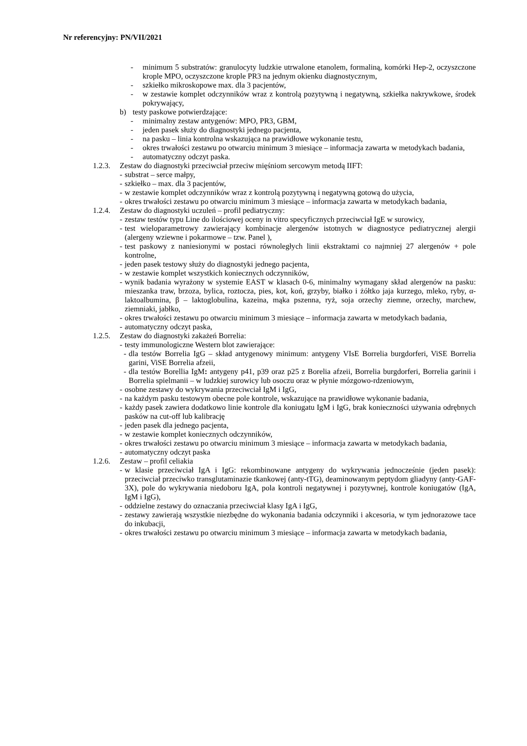Nr referencyjny: PN/VII/2021
- minimum 5 substratów: granulocyty ludzkie utrwalone etanolem, formaliną, komórki Hep-2, oczyszczone krople MPO, oczyszczone krople PR3 na jednym okienku diagnostycznym,
- szkiełko mikroskopowe max. dla 3 pacjentów,
- w zestawie komplet odczynników wraz z kontrolą pozytywną i negatywną, szkiełka nakrywkowe, środek pokrywający,
b) testy paskowe potwierdzające:
- minimalny zestaw antygenów: MPO, PR3, GBM,
- jeden pasek służy do diagnostyki jednego pacjenta,
- na pasku – linia kontrolna wskazująca na prawidłowe wykonanie testu,
- okres trwałości zestawu po otwarciu minimum 3 miesiące – informacja zawarta w metodykach badania,
- automatyczny odczyt paska.
1.2.3. Zestaw do diagnostyki przeciwciał przeciw mięśniom sercowym metodą IIFT:
- substrat – serce małpy,
- szkiełko – max. dla 3 pacjentów,
- w zestawie komplet odczynników wraz z kontrolą pozytywną i negatywną gotową do użycia,
- okres trwałości zestawu po otwarciu minimum 3 miesiące – informacja zawarta w metodykach badania,
1.2.4. Zestaw do diagnostyki uczuleń – profil pediatryczny:
- zestaw testów typu Line do ilościowej oceny in vitro specyficznych przeciwciał IgE w surowicy,
- test wieloparametrowy zawierający kombinacje alergenów istotnych w diagnostyce pediatrycznej alergii (alergeny wziewne i pokarmowe – tzw. Panel ),
- test paskowy z naniesionymi w postaci równoległych linii ekstraktami co najmniej 27 alergenów + pole kontrolne,
- jeden pasek testowy służy do diagnostyki jednego pacjenta,
- w zestawie komplet wszystkich koniecznych odczynników,
- wynik badania wyrażony w systemie EAST w klasach 0-6, minimalny wymagany skład alergenów na pasku: mieszanka traw, brzoza, bylica, roztocza, pies, kot, koń, grzyby, białko i żółtko jaja kurzego, mleko, ryby, α-laktoalbumina, β – laktoglobulina, kazeina, mąka pszenna, ryż, soja orzechy ziemne, orzechy, marchew, ziemniaki, jabłko,
- okres trwałości zestawu po otwarciu minimum 3 miesiące – informacja zawarta w metodykach badania,
- automatyczny odczyt paska,
1.2.5. Zestaw do diagnostyki zakażeń Borrelia:
- testy immunologiczne Western blot zawierające:
- dla testów Borrelia IgG – skład antygenowy minimum: antygeny VIsE Borrelia burgdorferi, ViSE Borrelia garini, ViSE Borrelia afzeii,
- dla testów Borellia IgM: antygeny p41, p39 oraz p25 z Borelia afzeii, Borrelia burgdorferi, Borrelia garinii i Borrelia spielmanii – w ludzkiej surowicy lub osoczu oraz w płynie mózgowo-rdzeniowym,
- osobne zestawy do wykrywania przeciwciał IgM i IgG,
- na każdym pasku testowym obecne pole kontrole, wskazujące na prawidłowe wykonanie badania,
- każdy pasek zawiera dodatkowo linie kontrole dla koniugatu IgM i IgG, brak konieczności używania odrębnych pasków na cut-off lub kalibrację
- jeden pasek dla jednego pacjenta,
- w zestawie komplet koniecznych odczynników,
- okres trwałości zestawu po otwarciu minimum 3 miesiące – informacja zawarta w metodykach badania,
- automatyczny odczyt paska
1.2.6. Zestaw – profil celiakia
- w klasie przeciwciał IgA i IgG: rekombinowane antygeny do wykrywania jednocześnie (jeden pasek): przeciwciał przeciwko transglutaminazie tkankowej (anty-tTG), deaminowanym peptydom gliadyny (anty-GAF-3X), pole do wykrywania niedoboru IgA, pola kontroli negatywnej i pozytywnej, kontrole koniugatów (IgA, IgM i IgG),
- oddzielne zestawy do oznaczania przeciwciał klasy IgA i IgG,
- zestawy zawierają wszystkie niezbędne do wykonania badania odczynniki i akcesoria, w tym jednorazowe tace do inkubacji,
- okres trwałości zestawu po otwarciu minimum 3 miesiące – informacja zawarta w metodykach badania,